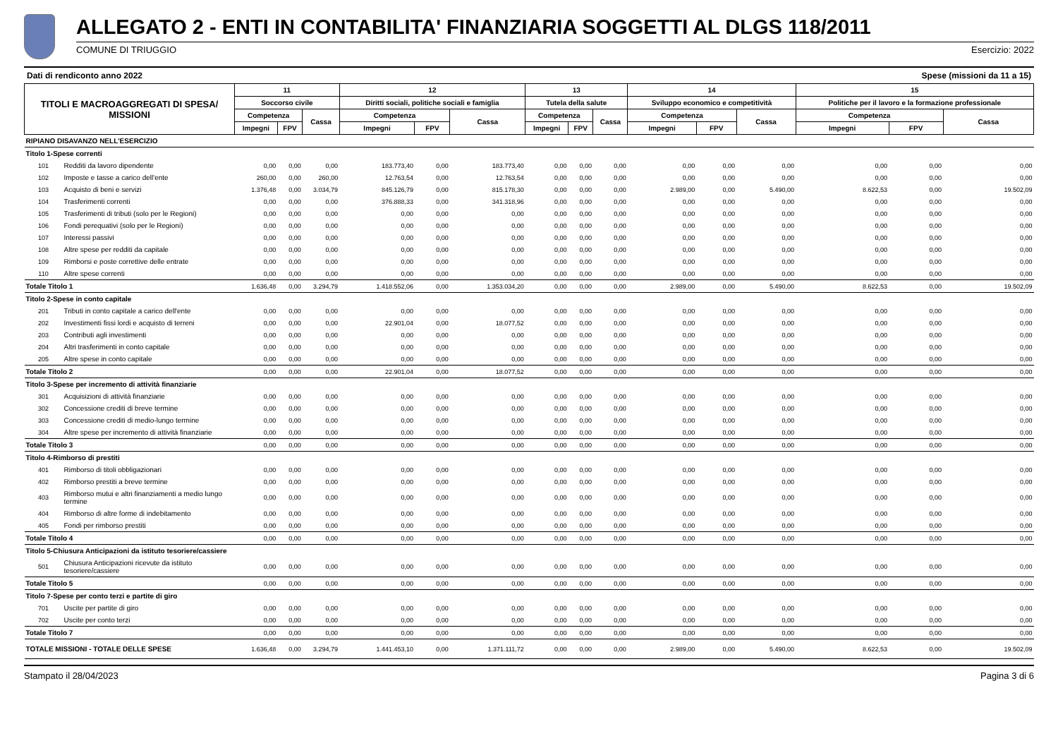ALLEGATO 2 - ENTI IN CONTABILITA' FINANZIARIA SOGGETTI AL DLGS 118/2011
COMUNE DI TRIUGGIO Esercizio: 2022
Dati di rendiconto anno 2022 Spese (missioni da 11 a 15)
| TITOLI E MACROAGGREGATI DI SPESA/ MISSIONI | | 11 | | | 12 | | | 13 | | | 14 | | | 15 | | |
| --- | --- | --- | --- | --- | --- | --- | --- | --- | --- | --- | --- | --- | --- | --- | --- | --- |
| | | Soccorso civile | | | Diritti sociali, politiche sociali e famiglia | | | Tutela della salute | | | Sviluppo economico e competitività | | | Politiche per il lavoro e la formazione professionale | | |
| | | Competenza | | Cassa | Competenza | | Cassa | Competenza | | Cassa | Competenza | | Cassa | Competenza | | Cassa |
| | | Impegni | FPV | | Impegni | FPV | | Impegni | FPV | | Impegni | FPV | | Impegni | FPV | |
| RIPIANO DISAVANZO NELL'ESERCIZIO | | | | | | | | | | | | | | | | |
| Titolo 1-Spese correnti | | | | | | | | | | | | | | | | |
| 101 | Redditi da lavoro dipendente | 0,00 | 0,00 | 0,00 | 183.773,40 | 0,00 | 183.773,40 | 0,00 | 0,00 | 0,00 | 0,00 | 0,00 | 0,00 | 0,00 | 0,00 | 0,00 |
| 102 | Imposte e tasse a carico dell'ente | 260,00 | 0,00 | 260,00 | 12.763,54 | 0,00 | 12.763,54 | 0,00 | 0,00 | 0,00 | 0,00 | 0,00 | 0,00 | 0,00 | 0,00 | 0,00 |
| 103 | Acquisto di beni e servizi | 1.376,48 | 0,00 | 3.034,79 | 845.126,79 | 0,00 | 815.178,30 | 0,00 | 0,00 | 0,00 | 2.989,00 | 0,00 | 5.490,00 | 8.622,53 | 0,00 | 19.502,09 |
| 104 | Trasferimenti correnti | 0,00 | 0,00 | 0,00 | 376.888,33 | 0,00 | 341.318,96 | 0,00 | 0,00 | 0,00 | 0,00 | 0,00 | 0,00 | 0,00 | 0,00 | 0,00 |
| 105 | Trasferimenti di tributi (solo per le Regioni) | 0,00 | 0,00 | 0,00 | 0,00 | 0,00 | 0,00 | 0,00 | 0,00 | 0,00 | 0,00 | 0,00 | 0,00 | 0,00 | 0,00 | 0,00 |
| 106 | Fondi perequativi (solo per le Regioni) | 0,00 | 0,00 | 0,00 | 0,00 | 0,00 | 0,00 | 0,00 | 0,00 | 0,00 | 0,00 | 0,00 | 0,00 | 0,00 | 0,00 | 0,00 |
| 107 | Interessi passivi | 0,00 | 0,00 | 0,00 | 0,00 | 0,00 | 0,00 | 0,00 | 0,00 | 0,00 | 0,00 | 0,00 | 0,00 | 0,00 | 0,00 | 0,00 |
| 108 | Altre spese per redditi da capitale | 0,00 | 0,00 | 0,00 | 0,00 | 0,00 | 0,00 | 0,00 | 0,00 | 0,00 | 0,00 | 0,00 | 0,00 | 0,00 | 0,00 | 0,00 |
| 109 | Rimborsi e poste correttive delle entrate | 0,00 | 0,00 | 0,00 | 0,00 | 0,00 | 0,00 | 0,00 | 0,00 | 0,00 | 0,00 | 0,00 | 0,00 | 0,00 | 0,00 | 0,00 |
| 110 | Altre spese correnti | 0,00 | 0,00 | 0,00 | 0,00 | 0,00 | 0,00 | 0,00 | 0,00 | 0,00 | 0,00 | 0,00 | 0,00 | 0,00 | 0,00 | 0,00 |
| Totale Titolo 1 | | 1.636,48 | 0,00 | 3.294,79 | 1.418.552,06 | 0,00 | 1.353.034,20 | 0,00 | 0,00 | 0,00 | 2.989,00 | 0,00 | 5.490,00 | 8.622,53 | 0,00 | 19.502,09 |
| Titolo 2-Spese in conto capitale | | | | | | | | | | | | | | | | |
| 201 | Tributi in conto capitale a carico dell'ente | 0,00 | 0,00 | 0,00 | 0,00 | 0,00 | 0,00 | 0,00 | 0,00 | 0,00 | 0,00 | 0,00 | 0,00 | 0,00 | 0,00 | 0,00 |
| 202 | Investimenti fissi lordi e acquisto di terreni | 0,00 | 0,00 | 0,00 | 22.901,04 | 0,00 | 18.077,52 | 0,00 | 0,00 | 0,00 | 0,00 | 0,00 | 0,00 | 0,00 | 0,00 | 0,00 |
| 203 | Contributi agli investimenti | 0,00 | 0,00 | 0,00 | 0,00 | 0,00 | 0,00 | 0,00 | 0,00 | 0,00 | 0,00 | 0,00 | 0,00 | 0,00 | 0,00 | 0,00 |
| 204 | Altri trasferimenti in conto capitale | 0,00 | 0,00 | 0,00 | 0,00 | 0,00 | 0,00 | 0,00 | 0,00 | 0,00 | 0,00 | 0,00 | 0,00 | 0,00 | 0,00 | 0,00 |
| 205 | Altre spese in conto capitale | 0,00 | 0,00 | 0,00 | 0,00 | 0,00 | 0,00 | 0,00 | 0,00 | 0,00 | 0,00 | 0,00 | 0,00 | 0,00 | 0,00 | 0,00 |
| Totale Titolo 2 | | 0,00 | 0,00 | 0,00 | 22.901,04 | 0,00 | 18.077,52 | 0,00 | 0,00 | 0,00 | 0,00 | 0,00 | 0,00 | 0,00 | 0,00 | 0,00 |
| Titolo 3-Spese per incremento di attività finanziarie | | | | | | | | | | | | | | | | |
| 301 | Acquisizioni di attività finanziarie | 0,00 | 0,00 | 0,00 | 0,00 | 0,00 | 0,00 | 0,00 | 0,00 | 0,00 | 0,00 | 0,00 | 0,00 | 0,00 | 0,00 | 0,00 |
| 302 | Concessione crediti di breve termine | 0,00 | 0,00 | 0,00 | 0,00 | 0,00 | 0,00 | 0,00 | 0,00 | 0,00 | 0,00 | 0,00 | 0,00 | 0,00 | 0,00 | 0,00 |
| 303 | Concessione crediti di medio-lungo termine | 0,00 | 0,00 | 0,00 | 0,00 | 0,00 | 0,00 | 0,00 | 0,00 | 0,00 | 0,00 | 0,00 | 0,00 | 0,00 | 0,00 | 0,00 |
| 304 | Altre spese per incremento di attività finanziarie | 0,00 | 0,00 | 0,00 | 0,00 | 0,00 | 0,00 | 0,00 | 0,00 | 0,00 | 0,00 | 0,00 | 0,00 | 0,00 | 0,00 | 0,00 |
| Totale Titolo 3 | | 0,00 | 0,00 | 0,00 | 0,00 | 0,00 | 0,00 | 0,00 | 0,00 | 0,00 | 0,00 | 0,00 | 0,00 | 0,00 | 0,00 | 0,00 |
| Titolo 4-Rimborso di prestiti | | | | | | | | | | | | | | | | |
| 401 | Rimborso di titoli obbligazionari | 0,00 | 0,00 | 0,00 | 0,00 | 0,00 | 0,00 | 0,00 | 0,00 | 0,00 | 0,00 | 0,00 | 0,00 | 0,00 | 0,00 | 0,00 |
| 402 | Rimborso prestiti a breve termine | 0,00 | 0,00 | 0,00 | 0,00 | 0,00 | 0,00 | 0,00 | 0,00 | 0,00 | 0,00 | 0,00 | 0,00 | 0,00 | 0,00 | 0,00 |
| 403 | Rimborso mutui e altri finanziamenti a medio lungo termine | 0,00 | 0,00 | 0,00 | 0,00 | 0,00 | 0,00 | 0,00 | 0,00 | 0,00 | 0,00 | 0,00 | 0,00 | 0,00 | 0,00 | 0,00 |
| 404 | Rimborso di altre forme di indebitamento | 0,00 | 0,00 | 0,00 | 0,00 | 0,00 | 0,00 | 0,00 | 0,00 | 0,00 | 0,00 | 0,00 | 0,00 | 0,00 | 0,00 | 0,00 |
| 405 | Fondi per rimborso prestiti | 0,00 | 0,00 | 0,00 | 0,00 | 0,00 | 0,00 | 0,00 | 0,00 | 0,00 | 0,00 | 0,00 | 0,00 | 0,00 | 0,00 | 0,00 |
| Totale Titolo 4 | | 0,00 | 0,00 | 0,00 | 0,00 | 0,00 | 0,00 | 0,00 | 0,00 | 0,00 | 0,00 | 0,00 | 0,00 | 0,00 | 0,00 | 0,00 |
| Titolo 5-Chiusura Anticipazioni da istituto tesoriere/cassiere | | | | | | | | | | | | | | | | |
| 501 | Chiusura Anticipazioni ricevute da istituto tesoriere/cassiere | 0,00 | 0,00 | 0,00 | 0,00 | 0,00 | 0,00 | 0,00 | 0,00 | 0,00 | 0,00 | 0,00 | 0,00 | 0,00 | 0,00 | 0,00 |
| Totale Titolo 5 | | 0,00 | 0,00 | 0,00 | 0,00 | 0,00 | 0,00 | 0,00 | 0,00 | 0,00 | 0,00 | 0,00 | 0,00 | 0,00 | 0,00 | 0,00 |
| Titolo 7-Spese per conto terzi e partite di giro | | | | | | | | | | | | | | | | |
| 701 | Uscite per partite di giro | 0,00 | 0,00 | 0,00 | 0,00 | 0,00 | 0,00 | 0,00 | 0,00 | 0,00 | 0,00 | 0,00 | 0,00 | 0,00 | 0,00 | 0,00 |
| 702 | Uscite per conto terzi | 0,00 | 0,00 | 0,00 | 0,00 | 0,00 | 0,00 | 0,00 | 0,00 | 0,00 | 0,00 | 0,00 | 0,00 | 0,00 | 0,00 | 0,00 |
| Totale Titolo 7 | | 0,00 | 0,00 | 0,00 | 0,00 | 0,00 | 0,00 | 0,00 | 0,00 | 0,00 | 0,00 | 0,00 | 0,00 | 0,00 | 0,00 | 0,00 |
| TOTALE MISSIONI - TOTALE DELLE SPESE | | 1.636,48 | 0,00 | 3.294,79 | 1.441.453,10 | 0,00 | 1.371.111,72 | 0,00 | 0,00 | 0,00 | 2.989,00 | 0,00 | 5.490,00 | 8.622,53 | 0,00 | 19.502,09 |
Stampato il 28/04/2023 Pagina 3 di 6